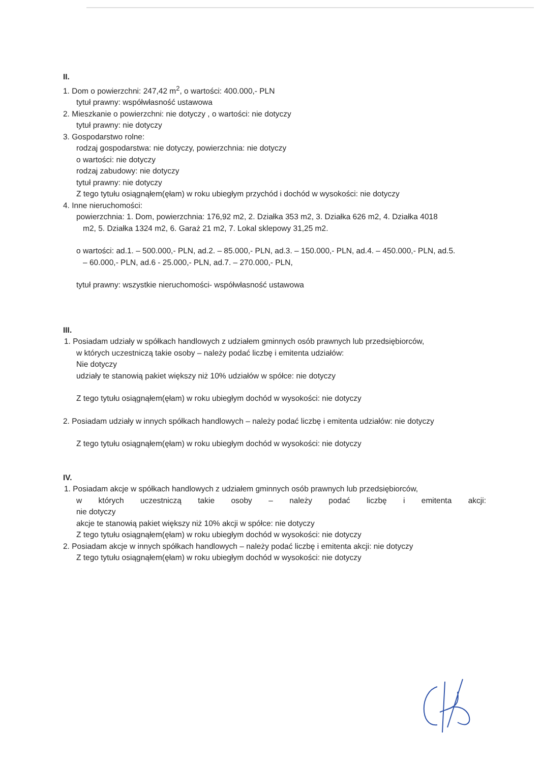II.
1. Dom o powierzchni: 247,42 m<sup>2</sup>, o wartości: 400.000,- PLN
tytuł prawny: współwłasność ustawowa
2. Mieszkanie o powierzchni: nie dotyczy , o wartości: nie dotyczy
tytuł prawny: nie dotyczy
3. Gospodarstwo rolne:
rodzaj gospodarstwa: nie dotyczy, powierzchnia: nie dotyczy
o wartości: nie dotyczy
rodzaj zabudowy: nie dotyczy
tytuł prawny: nie dotyczy
Z tego tytułu osiągnąłem(ęłam) w roku ubiegłym przychód i dochód w wysokości: nie dotyczy
4. Inne nieruchomości:
powierzchnia: 1. Dom, powierzchnia: 176,92 m2, 2. Działka 353 m2, 3. Działka 626 m2, 4. Działka 4018
m2, 5. Działka 1324 m2, 6. Garaż 21 m2, 7. Lokal sklepowy 31,25 m2.
o wartości: ad.1. – 500.000,- PLN, ad.2. – 85.000,- PLN, ad.3. – 150.000,- PLN, ad.4. – 450.000,- PLN, ad.5.
– 60.000,- PLN, ad.6 - 25.000,- PLN, ad.7. – 270.000,- PLN,
tytuł prawny: wszystkie nieruchomości- współwłasność ustawowa
III.
1. Posiadam udziały w spółkach handlowych z udziałem gminnych osób prawnych lub przedsiębiorców,
w których uczestniczą takie osoby – należy podać liczbę i emitenta udziałów:
Nie dotyczy
udziały te stanowią pakiet większy niż 10% udziałów w spółce: nie dotyczy
Z tego tytułu osiągnąłem(ęłam) w roku ubiegłym dochód w wysokości: nie dotyczy
2. Posiadam udziały w innych spółkach handlowych – należy podać liczbę i emitenta udziałów: nie dotyczy
Z tego tytułu osiągnąłem(ęłam) w roku ubiegłym dochód w wysokości: nie dotyczy
IV.
1. Posiadam akcje w spółkach handlowych z udziałem gminnych osób prawnych lub przedsiębiorców,
w których uczestniczą takie osoby – należy podać liczbę i emitenta akcji:
nie dotyczy
akcje te stanowią pakiet większy niż 10% akcji w spółce: nie dotyczy
Z tego tytułu osiągnąłem(ęłam) w roku ubiegłym dochód w wysokości: nie dotyczy
2. Posiadam akcje w innych spółkach handlowych – należy podać liczbę i emitenta akcji: nie dotyczy
Z tego tytułu osiągnąłem(ęłam) w roku ubiegłym dochód w wysokości: nie dotyczy